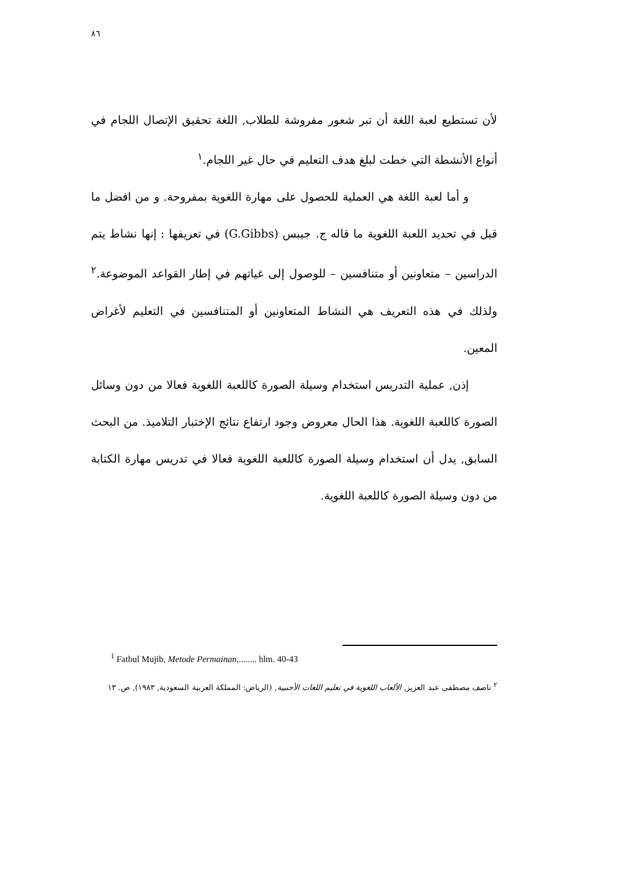٨٦
لأن تستطيع لعبة اللغة أن تبر شعور مفروشة للطلاب, اللغة تحقيق الإتصال اللجام في أنواع الأنشطة التي خطت لبلغ هدف التعليم في حال غير اللجام.<sup>١</sup>
و أما لعبة اللغة هي العملية للحصول على مهارة اللغوية بمفروحة. و من افضل ما قبل في تحديد اللعبة اللغوية ما قاله ج. جيبس (G.Gibbs) في تعريفها : إنها نشاط يتم الدراسين – متعاونين أو متنافسين – للوصول إلى غياتهم في إطار القواعد الموضوعة.<sup>٢</sup> ولذلك في هذه التعريف هي النشاط المتعاونين أو المتنافسين في التعليم لأغراض المعين.
إذن, عملية التدريس استخدام وسيلة الصورة كاللعبة اللغوية فعالا من دون وسائل الصورة كاللعبة اللغوية. هذا الحال معروض وجود ارتفاع نتائج الإختبار التلاميذ. من البحث السابق, يدل أن استخدام وسيلة الصورة كاللعبة اللغوية فعالا في تدريس مهارة الكتابة من دون وسيلة الصورة كاللعبة اللغوية.
<sup>1</sup> Fathul Mujib, Metode Permainan,........ hlm. 40-43
<sup>٢</sup> ناصف مصطفى عبد العزيز, الألعاب اللغوية في تعليم اللغات الأجنبية, (الرياض: المملكة العربية السعودية, ١٩٨٣), ص. ١٣